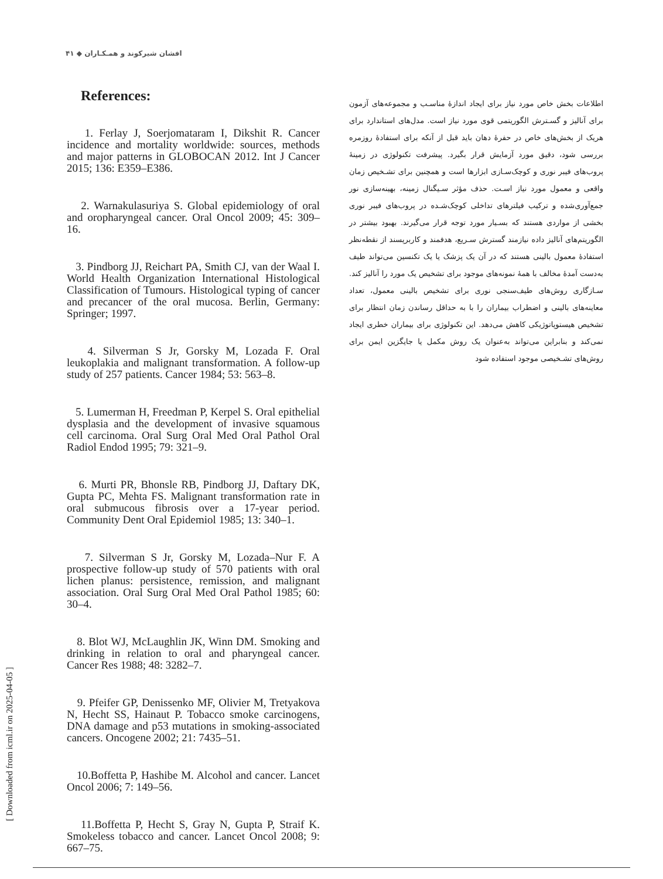افشان شیرکوند و همـکـاران ◆ ۴۱
References:
1. Ferlay J, Soerjomataram I, Dikshit R. Cancer incidence and mortality worldwide: sources, methods and major patterns in GLOBOCAN 2012. Int J Cancer 2015; 136: E359–E386.
2. Warnakulasuriya S. Global epidemiology of oral and oropharyngeal cancer. Oral Oncol 2009; 45: 309–16.
3. Pindborg JJ, Reichart PA, Smith CJ, van der Waal I. World Health Organization International Histological Classification of Tumours. Histological typing of cancer and precancer of the oral mucosa. Berlin, Germany: Springer; 1997.
4. Silverman S Jr, Gorsky M, Lozada F. Oral leukoplakia and malignant transformation. A follow-up study of 257 patients. Cancer 1984; 53: 563–8.
5. Lumerman H, Freedman P, Kerpel S. Oral epithelial dysplasia and the development of invasive squamous cell carcinoma. Oral Surg Oral Med Oral Pathol Oral Radiol Endod 1995; 79: 321–9.
6. Murti PR, Bhonsle RB, Pindborg JJ, Daftary DK, Gupta PC, Mehta FS. Malignant transformation rate in oral submucous fibrosis over a 17-year period. Community Dent Oral Epidemiol 1985; 13: 340–1.
7. Silverman S Jr, Gorsky M, Lozada–Nur F. A prospective follow-up study of 570 patients with oral lichen planus: persistence, remission, and malignant association. Oral Surg Oral Med Oral Pathol 1985; 60: 30–4.
8. Blot WJ, McLaughlin JK, Winn DM. Smoking and drinking in relation to oral and pharyngeal cancer. Cancer Res 1988; 48: 3282–7.
9. Pfeifer GP, Denissenko MF, Olivier M, Tretyakova N, Hecht SS, Hainaut P. Tobacco smoke carcinogens, DNA damage and p53 mutations in smoking-associated cancers. Oncogene 2002; 21: 7435–51.
10.Boffetta P, Hashibe M. Alcohol and cancer. Lancet Oncol 2006; 7: 149–56.
11.Boffetta P, Hecht S, Gray N, Gupta P, Straif K. Smokeless tobacco and cancer. Lancet Oncol 2008; 9: 667–75.
اطلاعات بخش خاص مورد نیاز برای ایجاد اندازهٔ مناسـب و مجموعه‌های آزمون برای آنالیز و گسـترش الگوریتمی قوی مورد نیاز است. مدل‌های استاندارد برای هریک از بخش‌های خاص در حفرهٔ دهان باید قبل از آنکه برای استفادهٔ روزمره بررسی شود، دقیق مورد آزمایش قرار بگیرد. پیشرفت تکنولوژی در زمینهٔ پروب‌های فیبر نوری و کوچک‌سـازی ابزارها است و همچنین برای تشـخیص زمان واقعی و معمول مورد نیاز اسـت. حذف مؤثر سـیگنال زمینه، بهینه‌سازی نور جمع‌آوری‌شده و ترکیب فیلترهای تداخلی کوچک‌شـده در پروب‌های فیبر نوری بخشی از مواردی هستند که بسـیار مورد توجه قرار می‌گیرند. بهبود بیشتر در الگوریتم‌های آنالیز داده نیازمند گسترش سـریع، هدفمند و کاربرپسند از نقطه‌نظر استفادهٔ معمول بالینی هستند که در آن یک پزشک یا یک تکنسین می‌تواند طیف به‌دست آمدهٔ مخالف با همهٔ نمونه‌های موجود برای تشخیص یک مورد را آنالیز کند. سـازگاری روش‌های طیف‌سنجی نوری برای تشخیص بالینی معمول، تعداد معاینه‌های بالینی و اضطراب بیماران را با به حداقل رساندن زمان انتظار برای تشخیص هیستوپاتوژیکی کاهش می‌دهد. این تکنولوژی برای بیماران خطری ایجاد نمی‌کند و بنابراین می‌تواند به‌عنوان یک روش مکمل یا جایگزین ایمن برای روش‌های تشـخیصی موجود استفاده شود
[ Downloaded from icml.ir on 2025-04-05 ]